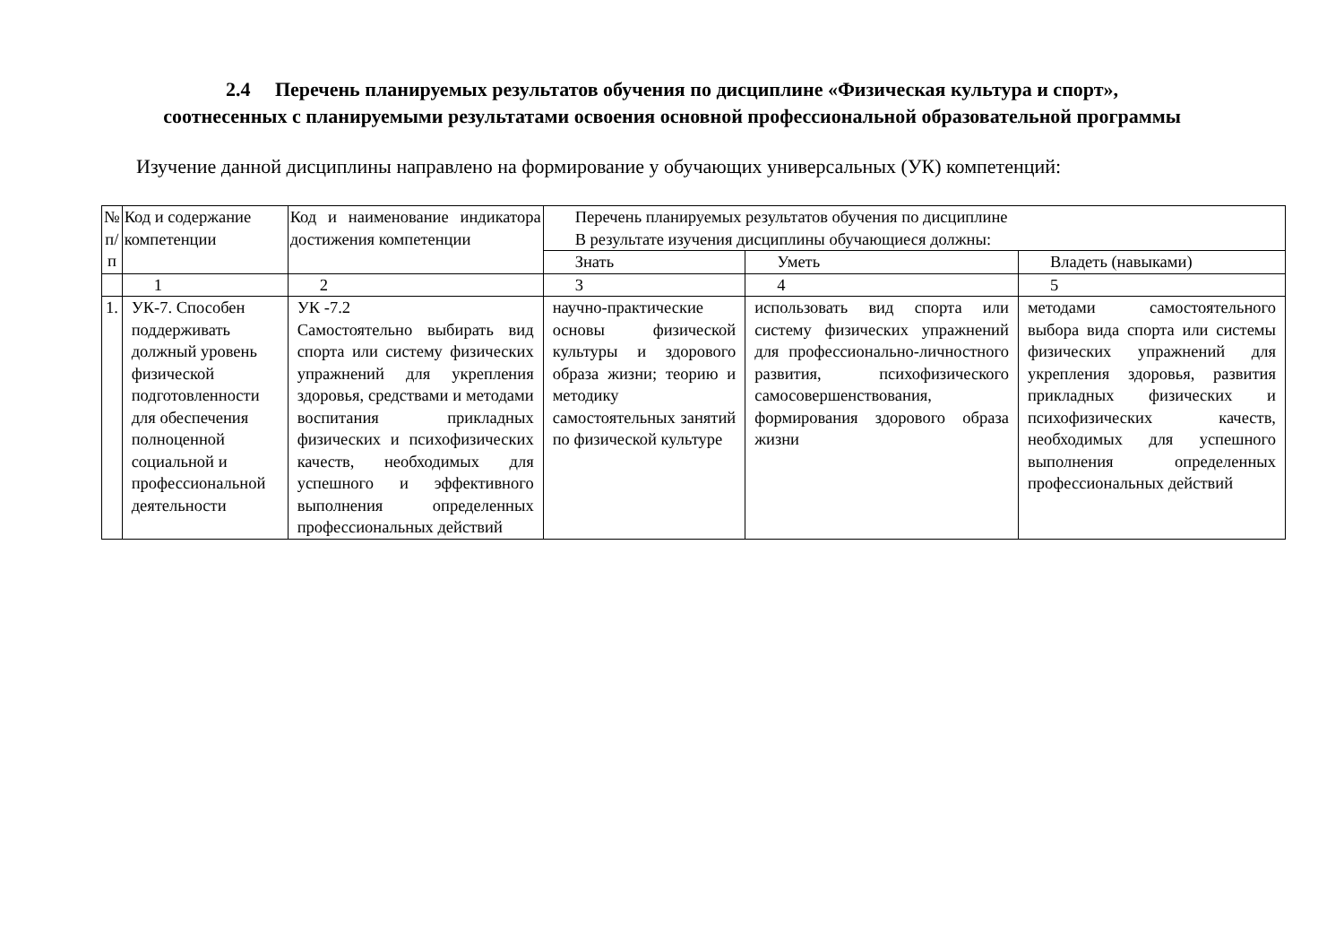2.4 Перечень планируемых результатов обучения по дисциплине «Физическая культура и спорт»,
соотнесенных с планируемыми результатами освоения основной профессиональной образовательной программы
Изучение данной дисциплины направлено на формирование у обучающих универсальных (УК) компетенций:
| № п/п | Код и содержание компетенции | Код и наименование индикатора достижения компетенции | Перечень планируемых результатов обучения по дисциплине В результате изучения дисциплины обучающиеся должны: | | |
| --- | --- | --- | --- | --- | --- |
| | | | Знать | Уметь | Владеть (навыками) |
| | 1 | 2 | 3 | 4 | 5 |
| 1. | УК-7. Способен поддерживать должный уровень физической подготовленности для обеспечения полноценной социальной и профессиональной деятельности | УК -7.2 Самостоятельно выбирать вид спорта или систему физических упражнений для укрепления здоровья, средствами и методами воспитания прикладных физических и психофизических качеств, необходимых для успешного и эффективного выполнения определенных профессиональных действий | научно-практические основы физической культуры и здорового образа жизни; теорию и методику самостоятельных занятий по физической культуре | использовать вид спорта или систему физических упражнений для профессионально-личностного развития, психофизического самосовершенствования, формирования здорового образа жизни | методами самостоятельного выбора вида спорта или системы физических упражнений для укрепления здоровья, развития прикладных физических и психофизических качеств, необходимых для успешного выполнения определенных профессиональных действий |